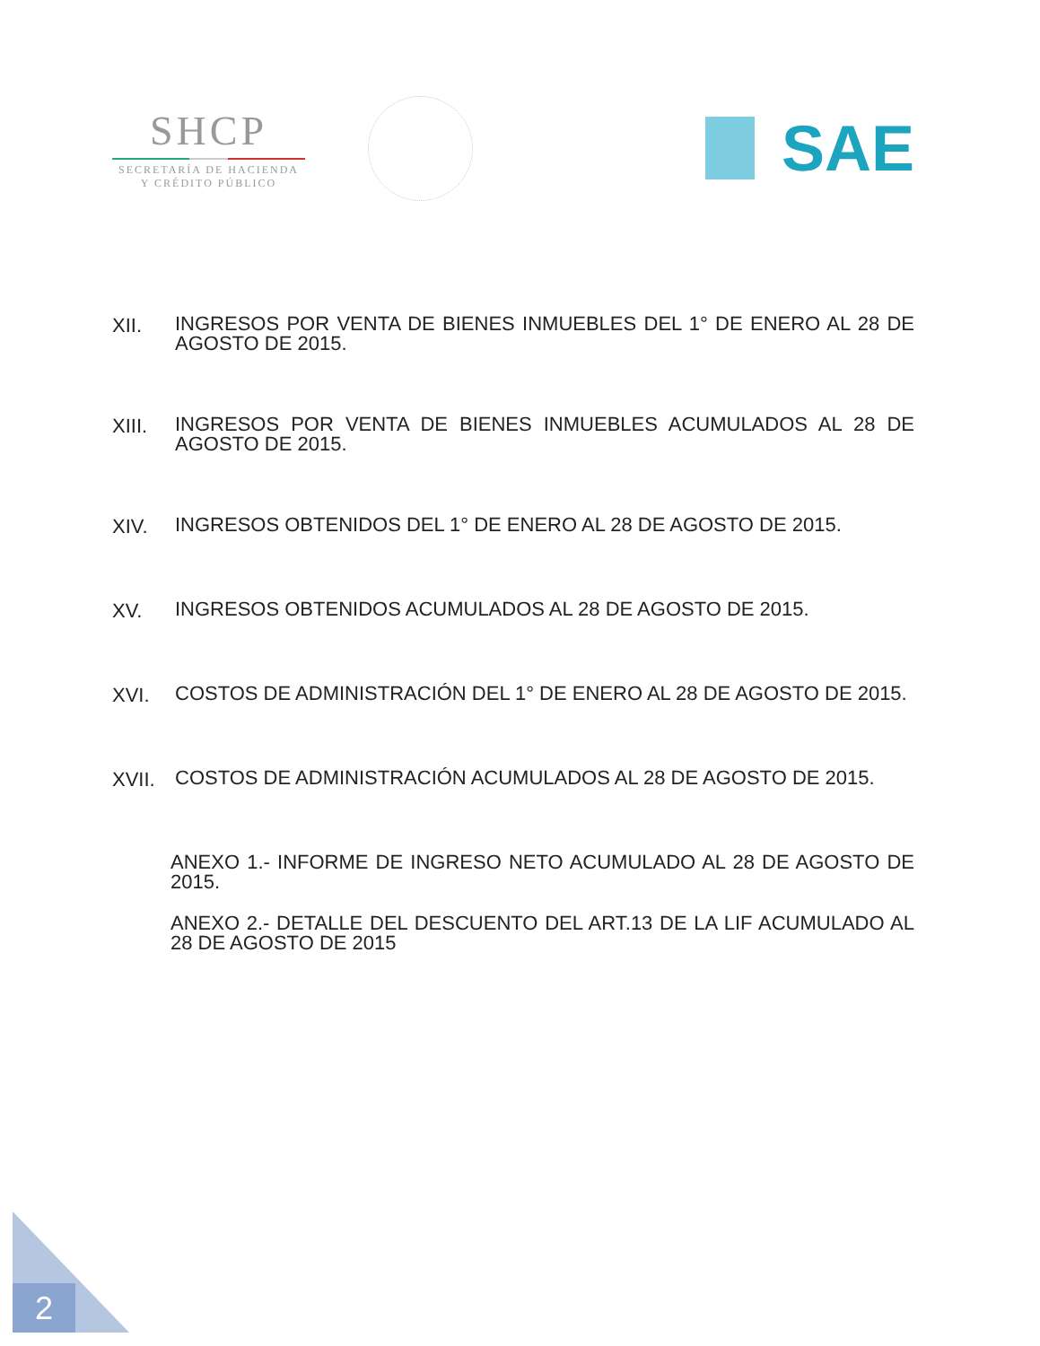SHCP
SECRETARÍA DE HACIENDA
Y CRÉDITO PÚBLICO
SAE
XII.
INGRESOS POR VENTA DE BIENES INMUEBLES DEL 1° DE ENERO AL 28 DE AGOSTO DE 2015.
XIII.
INGRESOS POR VENTA DE BIENES INMUEBLES ACUMULADOS AL 28 DE AGOSTO DE 2015.
XIV.
INGRESOS OBTENIDOS DEL 1° DE ENERO AL 28 DE AGOSTO DE 2015.
XV.
INGRESOS OBTENIDOS ACUMULADOS AL 28 DE AGOSTO DE 2015.
XVI.
COSTOS DE ADMINISTRACIÓN DEL 1° DE ENERO AL 28 DE AGOSTO DE 2015.
XVII.
COSTOS DE ADMINISTRACIÓN ACUMULADOS AL 28 DE AGOSTO DE 2015.
ANEXO 1.- INFORME DE INGRESO NETO ACUMULADO AL 28 DE AGOSTO DE 2015.
ANEXO 2.- DETALLE DEL DESCUENTO DEL ART.13 DE LA LIF ACUMULADO AL 28 DE AGOSTO DE 2015
2